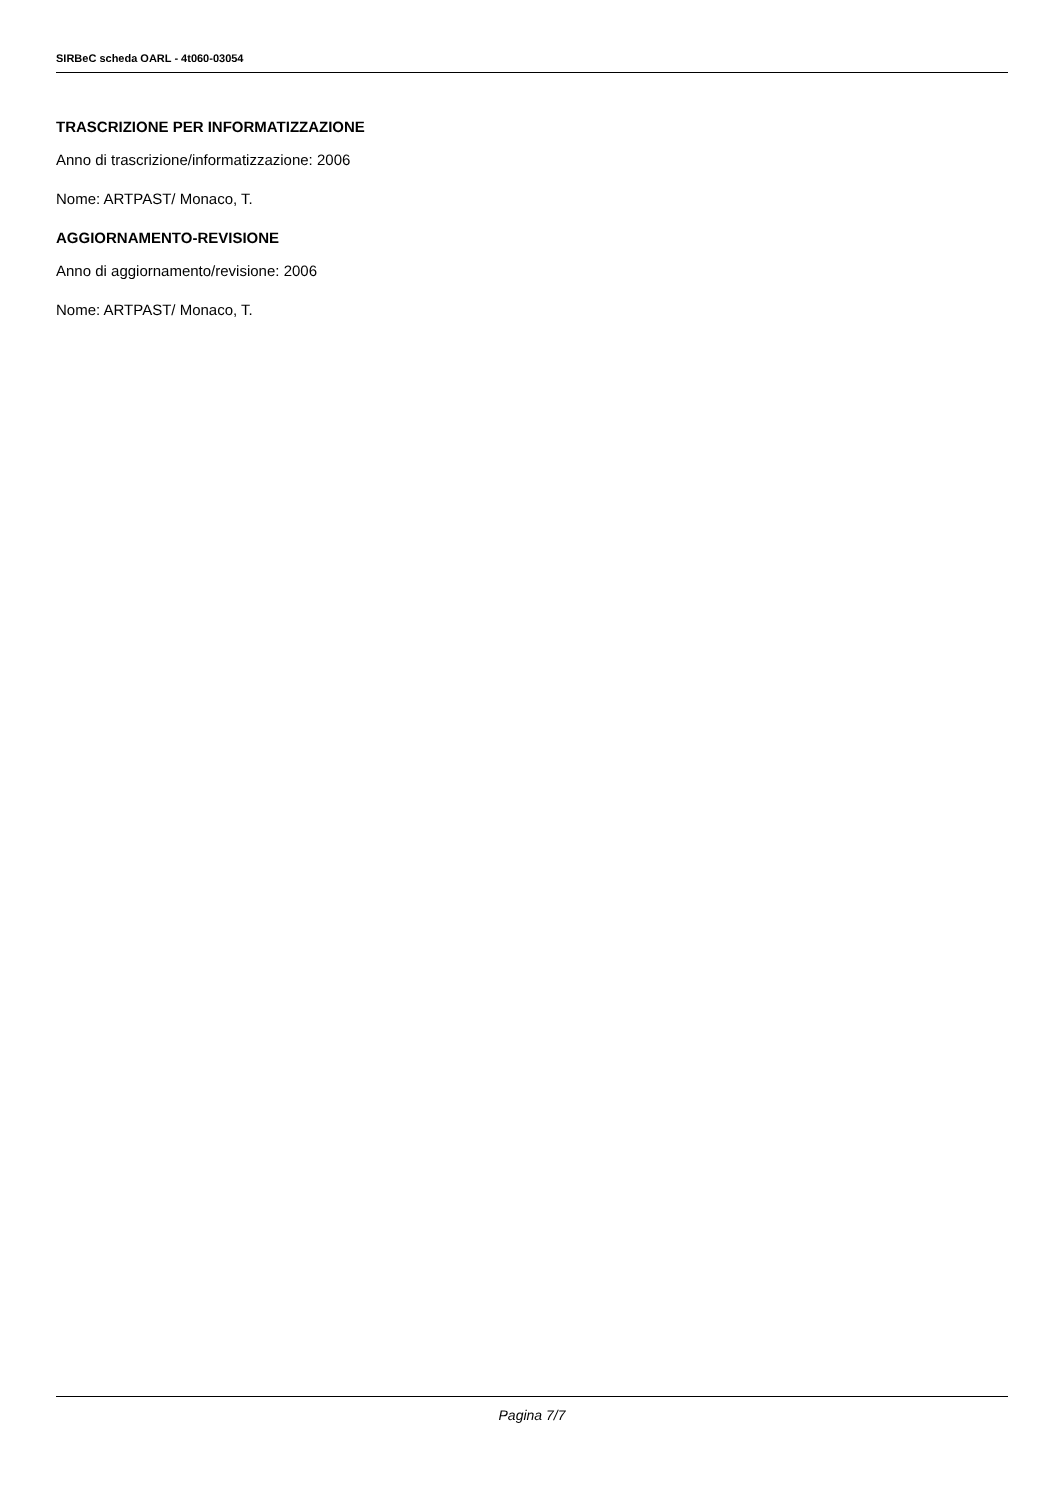SIRBeC scheda OARL - 4t060-03054
TRASCRIZIONE PER INFORMATIZZAZIONE
Anno di trascrizione/informatizzazione: 2006
Nome: ARTPAST/ Monaco, T.
AGGIORNAMENTO-REVISIONE
Anno di aggiornamento/revisione: 2006
Nome: ARTPAST/ Monaco, T.
Pagina 7/7